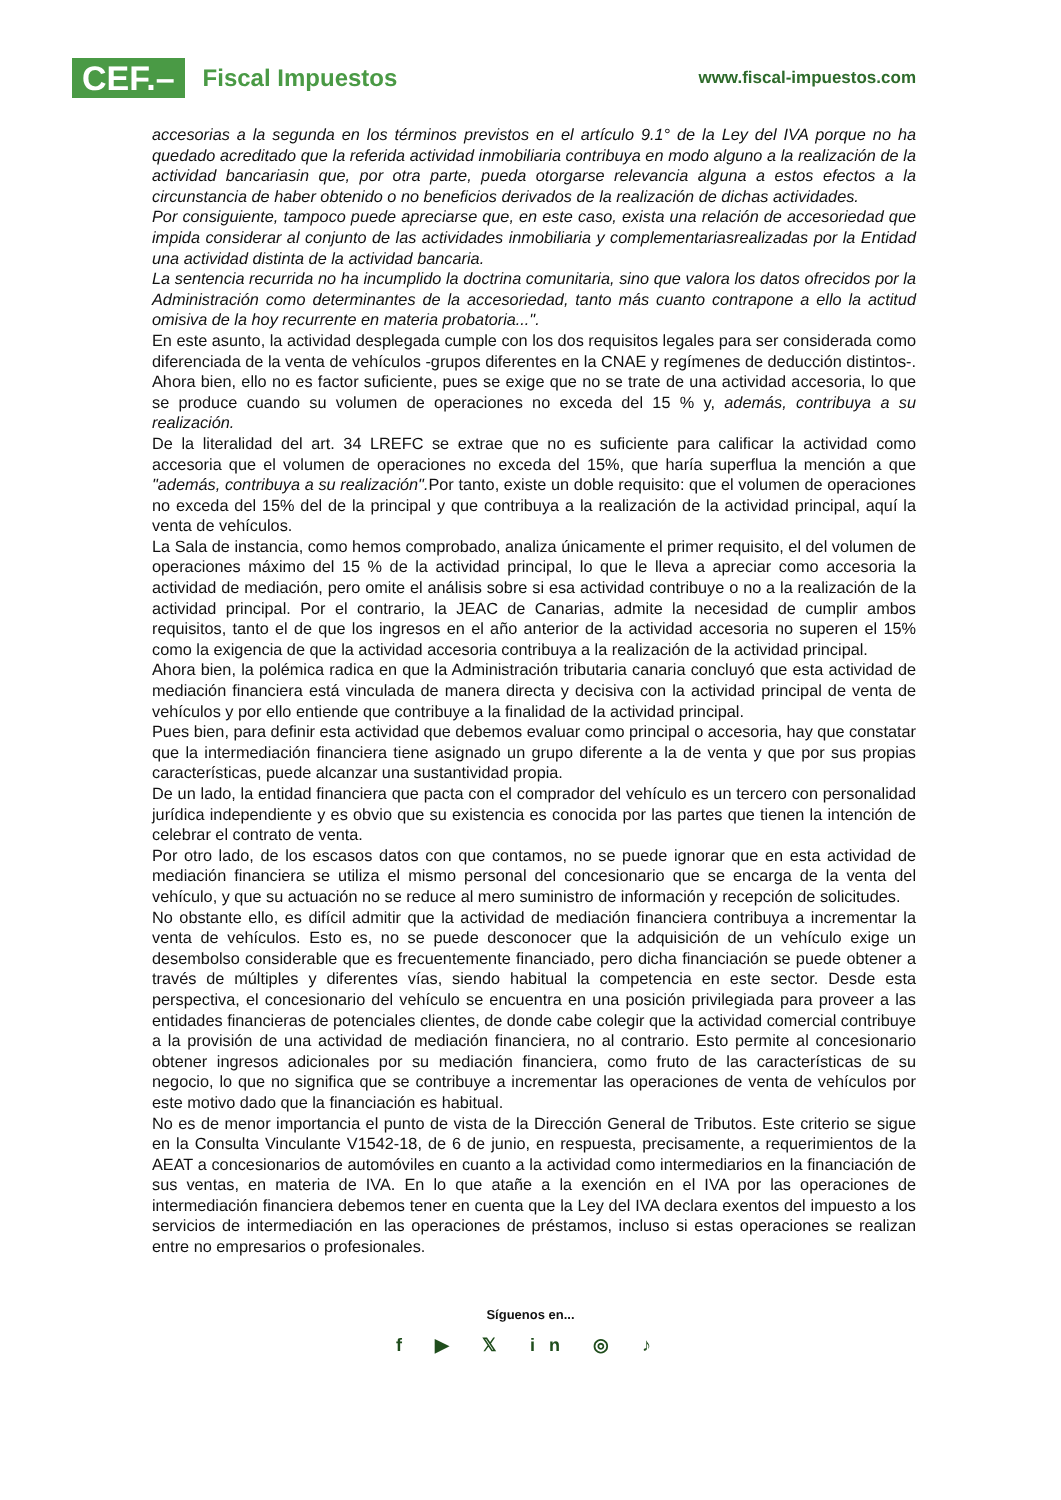CEF.– Fiscal Impuestos
www.fiscal-impuestos.com
accesorias a la segunda en los términos previstos en el artículo 9.1° de la Ley del IVA porque no ha quedado acreditado que la referida actividad inmobiliaria contribuya en modo alguno a la realización de la actividad bancariasin que, por otra parte, pueda otorgarse relevancia alguna a estos efectos a la circunstancia de haber obtenido o no beneficios derivados de la realización de dichas actividades.
Por consiguiente, tampoco puede apreciarse que, en este caso, exista una relación de accesoriedad que impida considerar al conjunto de las actividades inmobiliaria y complementariasrealizadas por la Entidad una actividad distinta de la actividad bancaria.
La sentencia recurrida no ha incumplido la doctrina comunitaria, sino que valora los datos ofrecidos por la Administración como determinantes de la accesoriedad, tanto más cuanto contrapone a ello la actitud omisiva de la hoy recurrente en materia probatoria...".
En este asunto, la actividad desplegada cumple con los dos requisitos legales para ser considerada como diferenciada de la venta de vehículos -grupos diferentes en la CNAE y regímenes de deducción distintos-. Ahora bien, ello no es factor suficiente, pues se exige que no se trate de una actividad accesoria, lo que se produce cuando su volumen de operaciones no exceda del 15 % y, además, contribuya a su realización.
De la literalidad del art. 34 LREFC se extrae que no es suficiente para calificar la actividad como accesoria que el volumen de operaciones no exceda del 15%, que haría superflua la mención a que "además, contribuya a su realización". Por tanto, existe un doble requisito: que el volumen de operaciones no exceda del 15% del de la principal y que contribuya a la realización de la actividad principal, aquí la venta de vehículos.
La Sala de instancia, como hemos comprobado, analiza únicamente el primer requisito, el del volumen de operaciones máximo del 15 % de la actividad principal, lo que le lleva a apreciar como accesoria la actividad de mediación, pero omite el análisis sobre si esa actividad contribuye o no a la realización de la actividad principal. Por el contrario, la JEAC de Canarias, admite la necesidad de cumplir ambos requisitos, tanto el de que los ingresos en el año anterior de la actividad accesoria no superen el 15% como la exigencia de que la actividad accesoria contribuya a la realización de la actividad principal.
Ahora bien, la polémica radica en que la Administración tributaria canaria concluyó que esta actividad de mediación financiera está vinculada de manera directa y decisiva con la actividad principal de venta de vehículos y por ello entiende que contribuye a la finalidad de la actividad principal.
Pues bien, para definir esta actividad que debemos evaluar como principal o accesoria, hay que constatar que la intermediación financiera tiene asignado un grupo diferente a la de venta y que por sus propias características, puede alcanzar una sustantividad propia.
De un lado, la entidad financiera que pacta con el comprador del vehículo es un tercero con personalidad jurídica independiente y es obvio que su existencia es conocida por las partes que tienen la intención de celebrar el contrato de venta.
Por otro lado, de los escasos datos con que contamos, no se puede ignorar que en esta actividad de mediación financiera se utiliza el mismo personal del concesionario que se encarga de la venta del vehículo, y que su actuación no se reduce al mero suministro de información y recepción de solicitudes.
No obstante ello, es difícil admitir que la actividad de mediación financiera contribuya a incrementar la venta de vehículos. Esto es, no se puede desconocer que la adquisición de un vehículo exige un desembolso considerable que es frecuentemente financiado, pero dicha financiación se puede obtener a través de múltiples y diferentes vías, siendo habitual la competencia en este sector. Desde esta perspectiva, el concesionario del vehículo se encuentra en una posición privilegiada para proveer a las entidades financieras de potenciales clientes, de donde cabe colegir que la actividad comercial contribuye a la provisión de una actividad de mediación financiera, no al contrario. Esto permite al concesionario obtener ingresos adicionales por su mediación financiera, como fruto de las características de su negocio, lo que no significa que se contribuye a incrementar las operaciones de venta de vehículos por este motivo dado que la financiación es habitual.
No es de menor importancia el punto de vista de la Dirección General de Tributos. Este criterio se sigue en la Consulta Vinculante V1542-18, de 6 de junio, en respuesta, precisamente, a requerimientos de la AEAT a concesionarios de automóviles en cuanto a la actividad como intermediarios en la financiación de sus ventas, en materia de IVA. En lo que atañe a la exención en el IVA por las operaciones de intermediación financiera debemos tener en cuenta que la Ley del IVA declara exentos del impuesto a los servicios de intermediación en las operaciones de préstamos, incluso si estas operaciones se realizan entre no empresarios o profesionales.
Síguenos en...
f ▶ 𝕏 in ◎ ♪